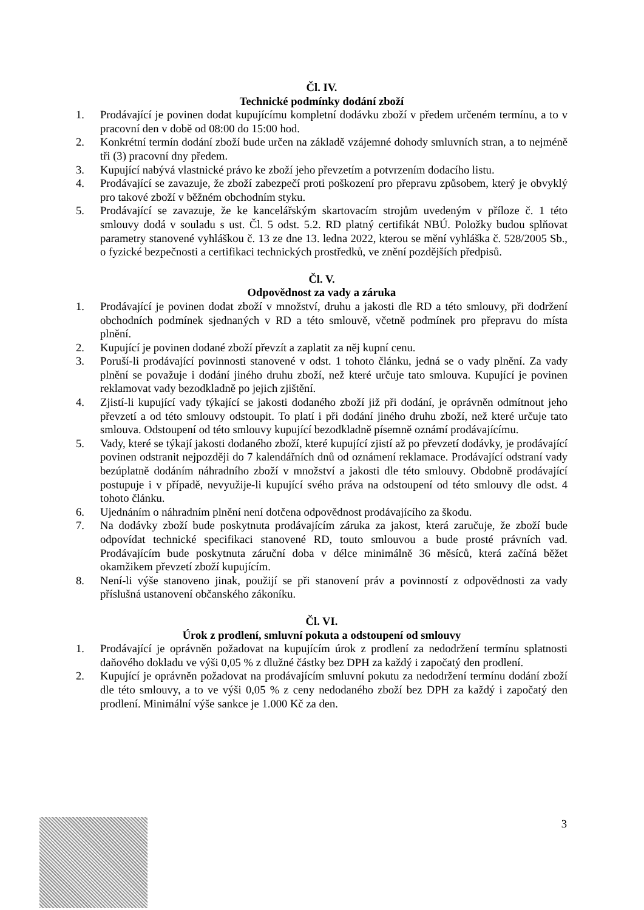Čl. IV.
Technické podmínky dodání zboží
1. Prodávající je povinen dodat kupujícímu kompletní dodávku zboží v předem určeném termínu, a to v pracovní den v době od 08:00 do 15:00 hod.
2. Konkrétní termín dodání zboží bude určen na základě vzájemné dohody smluvních stran, a to nejméně tři (3) pracovní dny předem.
3. Kupující nabývá vlastnické právo ke zboží jeho převzetím a potvrzením dodacího listu.
4. Prodávající se zavazuje, že zboží zabezpečí proti poškození pro přepravu způsobem, který je obvyklý pro takové zboží v běžném obchodním styku.
5. Prodávající se zavazuje, že ke kancelářským skartovacím strojům uvedeným v příloze č. 1 této smlouvy dodá v souladu s ust. Čl. 5 odst. 5.2. RD platný certifikát NBÚ. Položky budou splňovat parametry stanovené vyhláškou č. 13 ze dne 13. ledna 2022, kterou se mění vyhláška č. 528/2005 Sb., o fyzické bezpečnosti a certifikaci technických prostředků, ve znění pozdějších předpisů.
Čl. V.
Odpovědnost za vady a záruka
1. Prodávající je povinen dodat zboží v množství, druhu a jakosti dle RD a této smlouvy, při dodržení obchodních podmínek sjednaných v RD a této smlouvě, včetně podmínek pro přepravu do místa plnění.
2. Kupující je povinen dodané zboží převzít a zaplatit za něj kupní cenu.
3. Poruší-li prodávající povinnosti stanovené v odst. 1 tohoto článku, jedná se o vady plnění. Za vady plnění se považuje i dodání jiného druhu zboží, než které určuje tato smlouva. Kupující je povinen reklamovat vady bezodkladně po jejich zjištění.
4. Zjistí-li kupující vady týkající se jakosti dodaného zboží již při dodání, je oprávněn odmítnout jeho převzetí a od této smlouvy odstoupit. To platí i při dodání jiného druhu zboží, než které určuje tato smlouva. Odstoupení od této smlouvy kupující bezodkladně písemně oznámí prodávajícímu.
5. Vady, které se týkají jakosti dodaného zboží, které kupující zjistí až po převzetí dodávky, je prodávající povinen odstranit nejpozději do 7 kalendářních dnů od oznámení reklamace. Prodávající odstraní vady bezúplatně dodáním náhradního zboží v množství a jakosti dle této smlouvy. Obdobně prodávající postupuje i v případě, nevyužije-li kupující svého práva na odstoupení od této smlouvy dle odst. 4 tohoto článku.
6. Ujednáním o náhradním plnění není dotčena odpovědnost prodávajícího za škodu.
7. Na dodávky zboží bude poskytnuta prodávajícím záruka za jakost, která zaručuje, že zboží bude odpovídat technické specifikaci stanovené RD, touto smlouvou a bude prosté právních vad. Prodávajícím bude poskytnuta záruční doba v délce minimálně 36 měsíců, která začíná běžet okamžikem převzetí zboží kupujícím.
8. Není-li výše stanoveno jinak, použijí se při stanovení práv a povinností z odpovědnosti za vady příslušná ustanovení občanského zákoníku.
Čl. VI.
Úrok z prodlení, smluvní pokuta a odstoupení od smlouvy
1. Prodávající je oprávněn požadovat na kupujícím úrok z prodlení za nedodržení termínu splatnosti daňového dokladu ve výši 0,05 % z dlužné částky bez DPH za každý i započatý den prodlení.
2. Kupující je oprávněn požadovat na prodávajícím smluvní pokutu za nedodržení termínu dodání zboží dle této smlouvy, a to ve výši 0,05 % z ceny nedodaného zboží bez DPH za každý i započatý den prodlení. Minimální výše sankce je 1.000 Kč za den.
3